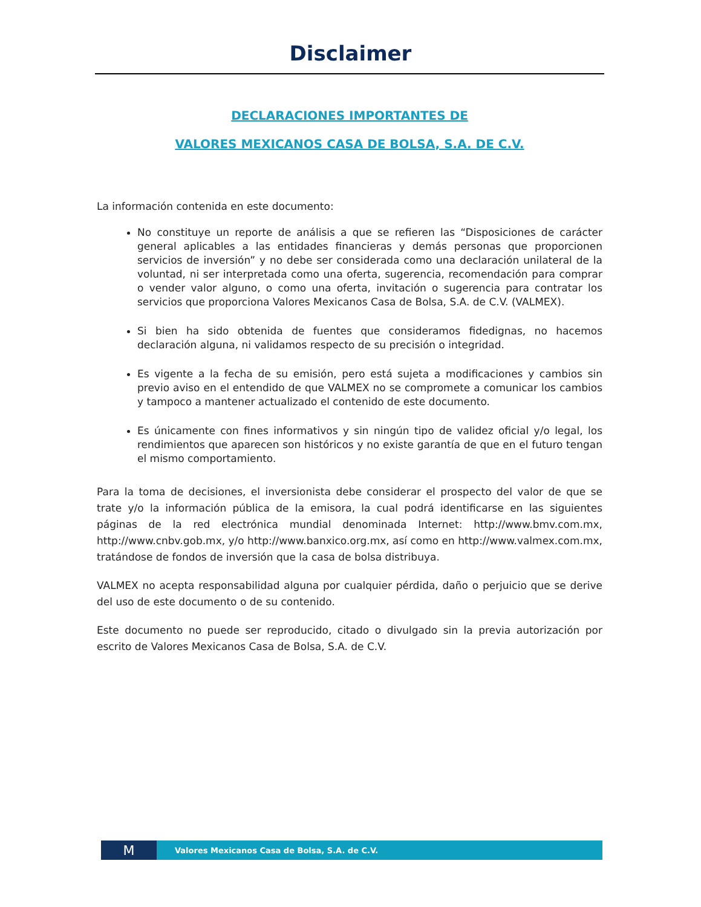Disclaimer
DECLARACIONES IMPORTANTES DE
VALORES MEXICANOS CASA DE BOLSA, S.A. DE C.V.
La información contenida en este documento:
No constituye un reporte de análisis a que se refieren las “Disposiciones de carácter general aplicables a las entidades financieras y demás personas que proporcionen servicios de inversión” y no debe ser considerada como una declaración unilateral de la voluntad, ni ser interpretada como una oferta, sugerencia, recomendación para comprar o vender valor alguno, o como una oferta, invitación o sugerencia para contratar los servicios que proporciona Valores Mexicanos Casa de Bolsa, S.A. de C.V. (VALMEX).
Si bien ha sido obtenida de fuentes que consideramos fidedignas, no hacemos declaración alguna, ni validamos respecto de su precisión o integridad.
Es vigente a la fecha de su emisión, pero está sujeta a modificaciones y cambios sin previo aviso en el entendido de que VALMEX no se compromete a comunicar los cambios y tampoco a mantener actualizado el contenido de este documento.
Es únicamente con fines informativos y sin ningún tipo de validez oficial y/o legal, los rendimientos que aparecen son históricos y no existe garantía de que en el futuro tengan el mismo comportamiento.
Para la toma de decisiones, el inversionista debe considerar el prospecto del valor de que se trate y/o la información pública de la emisora, la cual podrá identificarse en las siguientes páginas de la red electrónica mundial denominada Internet: http://www.bmv.com.mx, http://www.cnbv.gob.mx, y/o http://www.banxico.org.mx, así como en http://www.valmex.com.mx, tratándose de fondos de inversión que la casa de bolsa distribuya.
VALMEX no acepta responsabilidad alguna por cualquier pérdida, daño o perjuicio que se derive del uso de este documento o de su contenido.
Este documento no puede ser reproducido, citado o divulgado sin la previa autorización por escrito de Valores Mexicanos Casa de Bolsa, S.A. de C.V.
M
Valores Mexicanos Casa de Bolsa, S.A. de C.V.